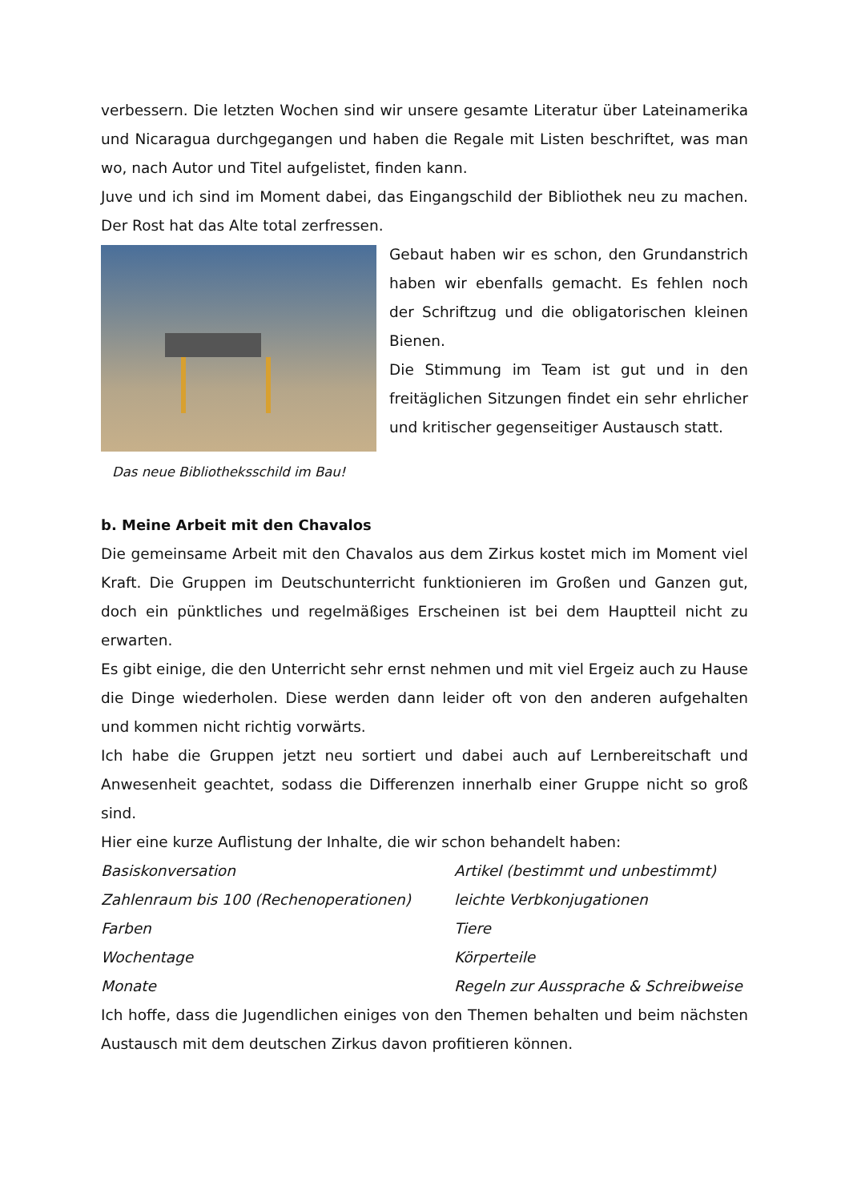verbessern. Die letzten Wochen sind wir unsere gesamte Literatur über Lateinamerika und Nicaragua durchgegangen und haben die Regale mit Listen beschriftet, was man wo, nach Autor und Titel aufgelistet, finden kann.
Juve und ich sind im Moment dabei, das Eingangschild der Bibliothek neu zu machen. Der Rost hat das Alte total zerfressen.
Gebaut haben wir es schon, den Grundanstrich haben wir ebenfalls gemacht. Es fehlen noch der Schriftzug und die obligatorischen kleinen Bienen.
Die Stimmung im Team ist gut und in den freitäglichen Sitzungen findet ein sehr ehrlicher und kritischer gegenseitiger Austausch statt.
Das neue Bibliotheksschild im Bau!
b. Meine Arbeit mit den Chavalos
Die gemeinsame Arbeit mit den Chavalos aus dem Zirkus kostet mich im Moment viel Kraft. Die Gruppen im Deutschunterricht funktionieren im Großen und Ganzen gut, doch ein pünktliches und regelmäßiges Erscheinen ist bei dem Hauptteil nicht zu erwarten.
Es gibt einige, die den Unterricht sehr ernst nehmen und mit viel Ergeiz auch zu Hause die Dinge wiederholen. Diese werden dann leider oft von den anderen aufgehalten und kommen nicht richtig vorwärts.
Ich habe die Gruppen jetzt neu sortiert und dabei auch auf Lernbereitschaft und Anwesenheit geachtet, sodass die Differenzen innerhalb einer Gruppe nicht so groß sind.
Hier eine kurze Auflistung der Inhalte, die wir schon behandelt haben:
Basiskonversation
Artikel (bestimmt und unbestimmt)
Zahlenraum bis 100 (Rechenoperationen)
leichte Verbkonjugationen
Farben
Tiere
Wochentage
Körperteile
Monate
Regeln zur Aussprache & Schreibweise
Ich hoffe, dass die Jugendlichen einiges von den Themen behalten und beim nächsten Austausch mit dem deutschen Zirkus davon profitieren können.